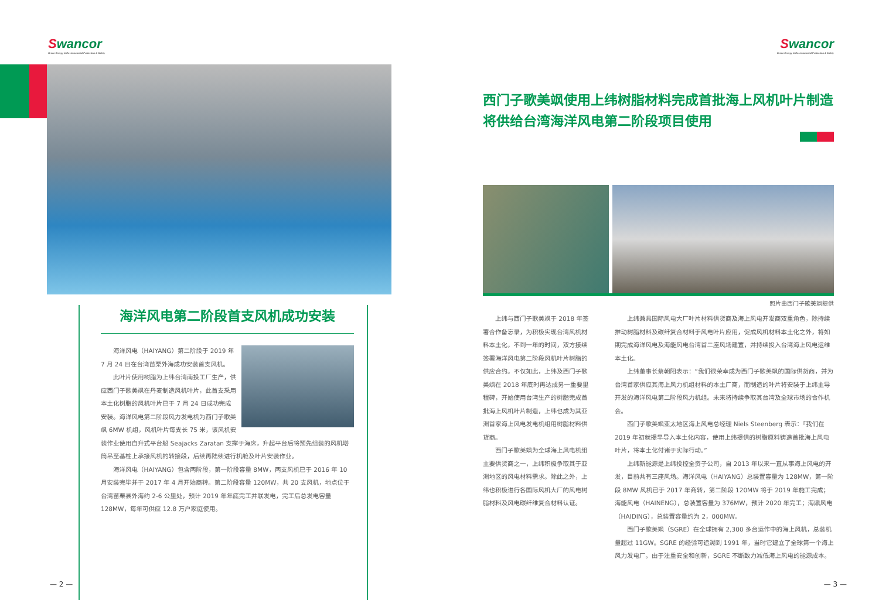Swancor
Green Energy & Environmental Protection & Safety
海洋风电第二阶段首支风机成功安装
海洋风电（HAIYANG）第二阶段于 2019 年 7 月 24 日在台湾苗栗外海成功安装首支风机。
此叶片使用树脂为上纬台湾南投工厂生产，供应西门子歌美飒在丹麦制造风机叶片，此首支采用本土化树脂的风机叶片已于 7 月 24 日成功完成安装。海洋风电第二阶段风力发电机为西门子歌美飒 6MW 机组，风机叶片每支长 75 米，该风机安装作业使用自升式平台船 Seajacks Zaratan 支撑于海床，升起平台后将预先组装的风机塔筒吊至基桩上承接风机的转接段，后续再陆续进行机舱及叶片安装作业。
海洋风电（HAIYANG）包含两阶段，第一阶段容量 8MW，两支风机已于 2016 年 10 月安装完毕并于 2017 年 4 月开始商转。第二阶段容量 120MW，共 20 支风机，地点位于台湾苗栗县外海约 2-6 公里处，预计 2019 年年底完工并联发电，完工后总发电容量 128MW，每年可供应 12.8 万户家庭使用。
— 2 —
Swancor
Green Energy & Environmental Protection & Safety
西门子歌美飒使用上纬树脂材料完成首批海上风机叶片制造将供给台湾海洋风电第二阶段项目使用
照片由西门子歌美飒提供
上纬与西门子歌美飒于 2018 年签署合作备忘录，为积极实现台湾风机材料本土化，不到一年的时间，双方接续签署海洋风电第二阶段风机叶片树脂的供应合约。不仅如此，上纬及西门子歌美飒在 2018 年底时再达成另一重要里程碑，开始使用台湾生产的树脂完成首批海上风机叶片制造，上纬也成为其亚洲首家海上风电发电机组用树脂材料供货商。
西门子歌美飒为全球海上风电机组主要供货商之一，上纬积极争取其于亚洲地区的风电材料需求。除此之外，上纬也积极进行各国际风机大厂的风电树脂材料及风电碳纤维复合材料认证。
上纬兼具国际风电大厂叶片材料供货商及海上风电开发商双重角色，除持续推动树脂材料及碳纤复合材料于风电叶片应用，促成风机材料本土化之外，将如期完成海洋风电及海能风电台湾首二座风场建置，并持续投入台湾海上风电运维本土化。
上纬董事长蔡朝阳表示：“我们很荣幸成为西门子歌美飒的国际供货商，并为台湾首家供应其海上风力机组材料的本土厂商，而制造的叶片将安装于上纬主导开发的海洋风电第二阶段风力机组。未来将持续争取其台湾及全球市场的合作机会。
西门子歌美飒亚太地区海上风电总经理 Niels Steenberg 表示：「我们在 2019 年初就提早导入本土化内容，使用上纬提供的树脂原料铸造首批海上风电叶片，将本土化付诸于实际行动。”
上纬新能源是上纬投控全资子公司，自 2013 年以来一直从事海上风电的开发，目前共有三座风场。海洋风电（HAIYANG）总装置容量为 128MW，第一阶段 8MW 风机已于 2017 年商转，第二阶段 120MW 将于 2019 年施工完成；海能风电（HAINENG），总装置容量为 376MW，预计 2020 年完工；海鼎风电（HAIDING），总装置容量约为 2，000MW。
西门子歌美飒（SGRE）在全球拥有 2,300 多台运作中的海上风机，总装机量超过 11GW。SGRE 的经验可追溯到 1991 年，当时它建立了全球第一个海上风力发电厂。由于注重安全和创新，SGRE 不断致力减低海上风电的能源成本。
— 3 —